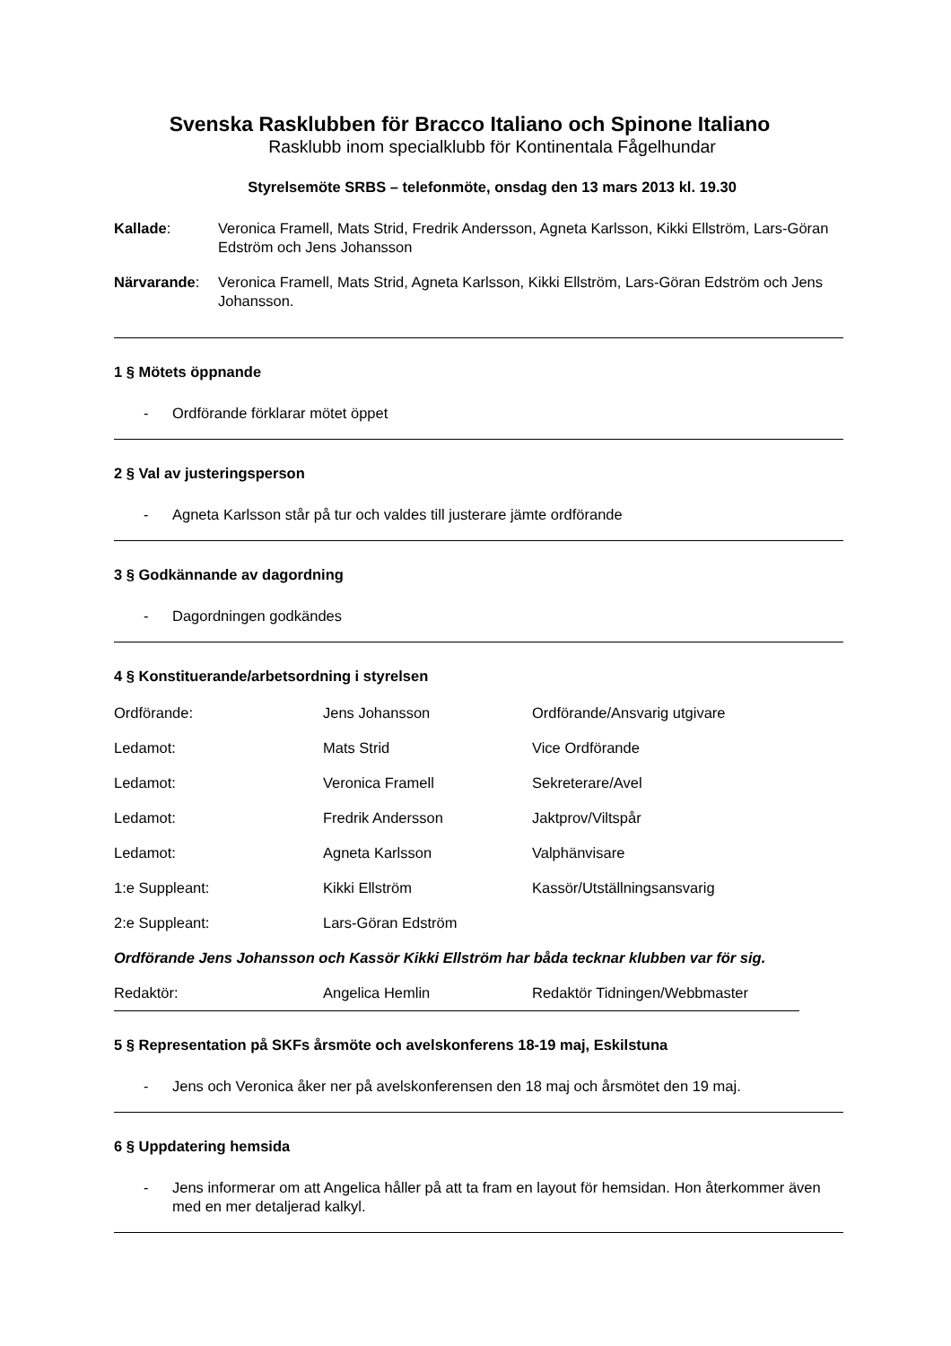Svenska Rasklubben för Bracco Italiano och Spinone Italiano
Rasklubb inom specialklubb för Kontinentala Fågelhundar
Styrelsemöte SRBS – telefonmöte, onsdag den 13 mars 2013 kl. 19.30
Kallade: Veronica Framell, Mats Strid, Fredrik Andersson, Agneta Karlsson, Kikki Ellström, Lars-Göran Edström och Jens Johansson
Närvarande: Veronica Framell, Mats Strid, Agneta Karlsson, Kikki Ellström, Lars-Göran Edström och Jens Johansson.
1 § Mötets öppnande
- Ordförande förklarar mötet öppet
2 § Val av justeringsperson
- Agneta Karlsson står på tur och valdes till justerare jämte ordförande
3 § Godkännande av dagordning
- Dagordningen godkändes
4 § Konstituerande/arbetsordning i styrelsen
| Ordförande: | Jens Johansson | Ordförande/Ansvarig utgivare |
| Ledamot: | Mats Strid | Vice Ordförande |
| Ledamot: | Veronica Framell | Sekreterare/Avel |
| Ledamot: | Fredrik Andersson | Jaktprov/Viltspår |
| Ledamot: | Agneta Karlsson | Valphänvisare |
| 1:e Suppleant: | Kikki Ellström | Kassör/Utställningsansvarig |
| 2:e Suppleant: | Lars-Göran Edström | |
Ordförande Jens Johansson och Kassör Kikki Ellström har båda tecknar klubben var för sig.
| Redaktör: | Angelica Hemlin | Redaktör Tidningen/Webbmaster |
5 § Representation på SKFs årsmöte och avelskonferens 18-19 maj, Eskilstuna
- Jens och Veronica åker ner på avelskonferensen den 18 maj och årsmötet den 19 maj.
6 § Uppdatering hemsida
- Jens informerar om att Angelica håller på att ta fram en layout för hemsidan. Hon återkommer även med en mer detaljerad kalkyl.